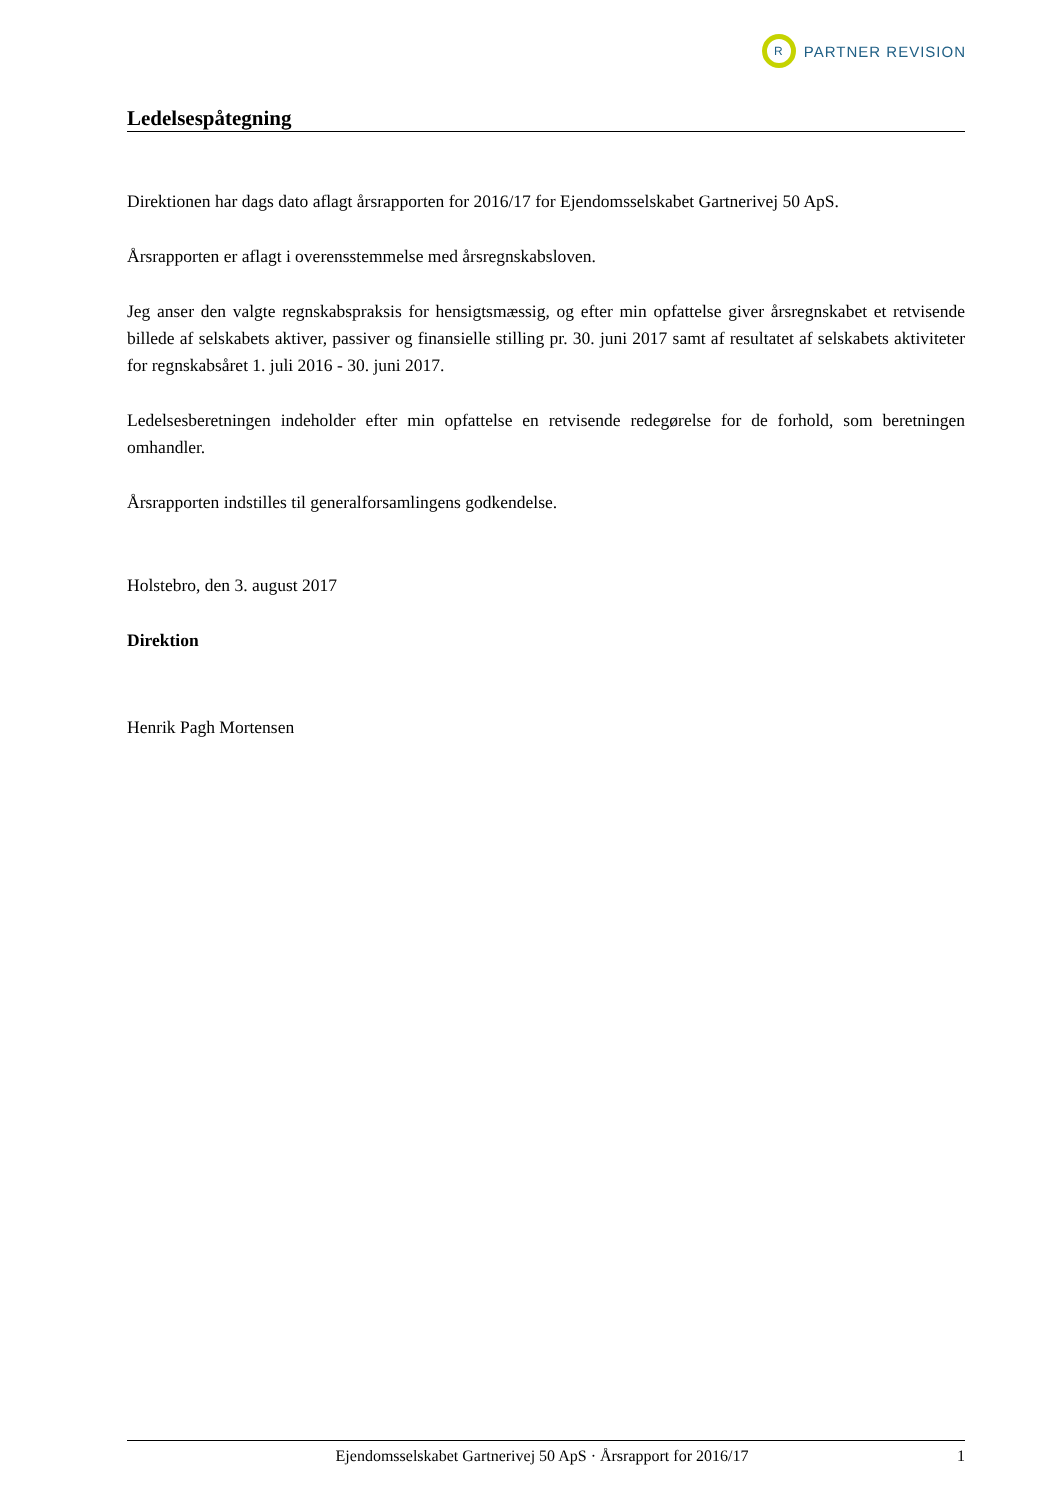R
PARTNER REVISION
Ledelsespåtegning
Direktionen har dags dato aflagt årsrapporten for 2016/17 for Ejendomsselskabet Gartnerivej 50 ApS.
Årsrapporten er aflagt i overensstemmelse med årsregnskabsloven.
Jeg anser den valgte regnskabspraksis for hensigtsmæssig, og efter min opfattelse giver årsregnskabet et retvisende billede af selskabets aktiver, passiver og finansielle stilling pr. 30. juni 2017 samt af resultatet af selskabets aktiviteter for regnskabsåret 1. juli 2016 - 30. juni 2017.
Ledelsesberetningen indeholder efter min opfattelse en retvisende redegørelse for de forhold, som beretningen omhandler.
Årsrapporten indstilles til generalforsamlingens godkendelse.
Holstebro, den 3. august 2017
Direktion
Henrik Pagh Mortensen
Ejendomsselskabet Gartnerivej 50 ApS · Årsrapport for 2016/17 1